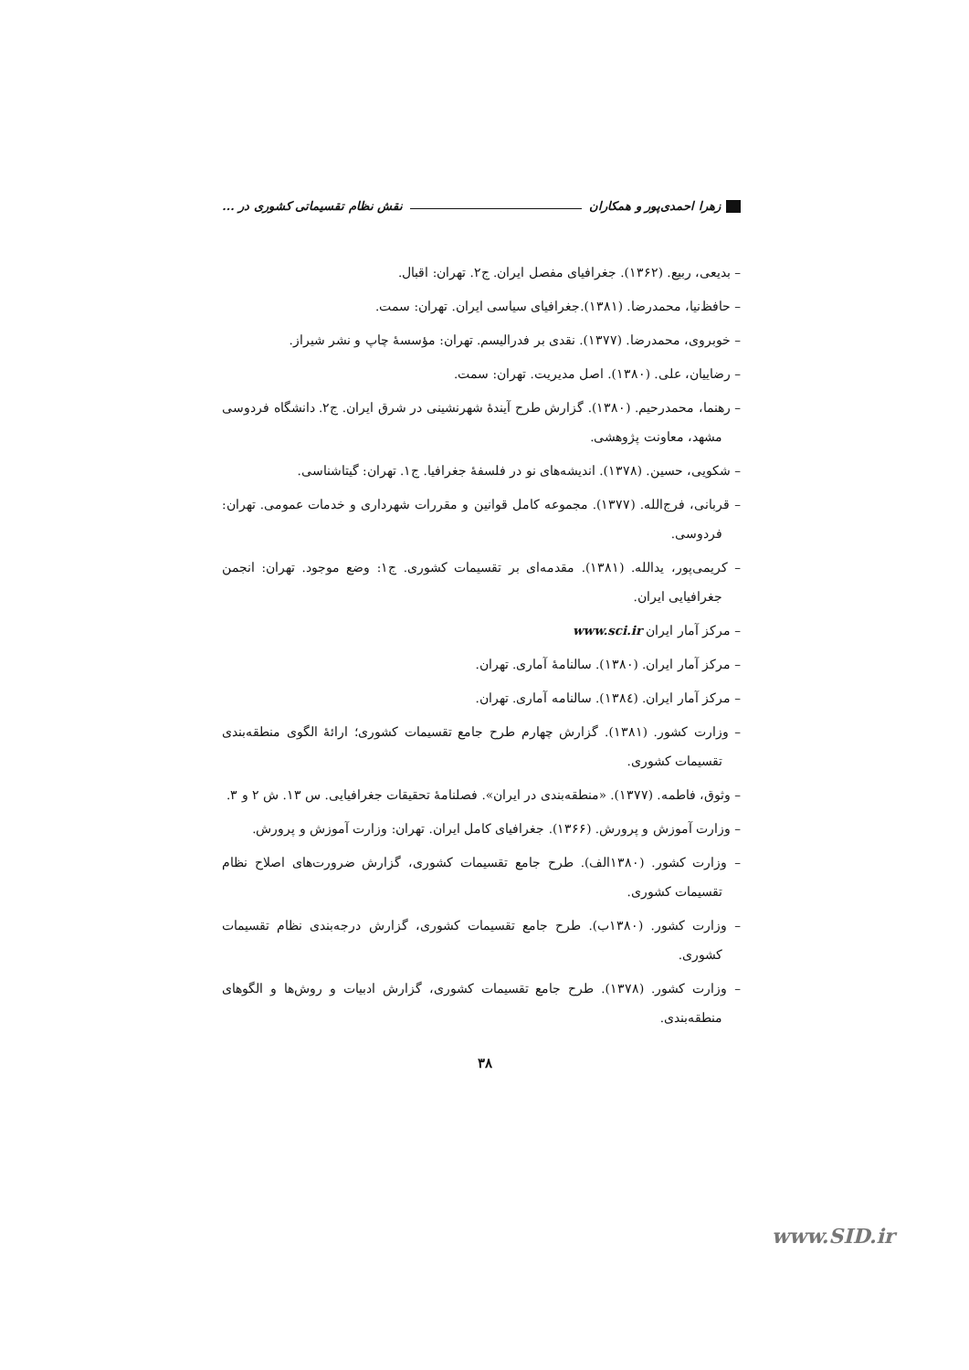زهرا احمدی‌پور و همکاران نقش نظام تقسیماتی کشوری در ...
– بدیعی، ربیع. (۱۳۶۲). جغرافیای مفصل ایران. ج۲. تهران: اقبال.
– حافظ‌نیا، محمدرضا. (۱۳۸۱).جغرافیای سیاسی ایران. تهران: سمت.
– خوبروی، محمدرضا. (۱۳۷۷). نقدی بر فدرالیسم. تهران: مؤسسهٔ چاپ و نشر شیراز.
– رضاییان، علی. (۱۳۸۰). اصل مدیریت. تهران: سمت.
– رهنما، محمدرحیم. (۱۳۸۰). گزارش طرح آیندهٔ شهرنشینی در شرق ایران. ج۲. دانشگاه فردوسی مشهد، معاونت پژوهشی.
– شکویی، حسین. (۱۳۷۸). اندیشه‌های نو در فلسفهٔ جغرافیا. ج۱. تهران: گیتاشناسی.
– قربانی، فرج‌الله. (۱۳۷۷). مجموعه کامل قوانین و مقررات شهرداری و خدمات عمومی. تهران: فردوسی.
– کریمی‌پور، یدالله. (۱۳۸۱). مقدمه‌ای بر تقسیمات کشوری. ج۱: وضع موجود. تهران: انجمن جغرافیایی ایران.
– مرکز آمار ایران www.sci.ir
– مرکز آمار ایران. (۱۳۸۰). سالنامهٔ آماری. تهران.
– مرکز آمار ایران. (۱۳۸٤). سالنامه آماری. تهران.
– وزارت کشور. (۱۳۸۱). گزارش چهارم طرح جامع تقسیمات کشوری؛ ارائهٔ الگوی منطقه‌بندی تقسیمات کشوری.
– وثوق، فاطمه. (۱۳۷۷). «منطقه‌بندی در ایران». فصلنامهٔ تحقیقات جغرافیایی. س ۱۳. ش ۲ و ۳.
– وزارت آموزش و پرورش. (۱۳۶۶). جغرافیای کامل ایران. تهران: وزارت آموزش و پرورش.
– وزارت کشور. (۱۳۸۰الف). طرح جامع تقسیمات کشوری، گزارش ضرورت‌های اصلاح نظام تقسیمات کشوری.
– وزارت کشور. (۱۳۸۰ب). طرح جامع تقسیمات کشوری، گزارش درجه‌بندی نظام تقسیمات کشوری.
– وزارت کشور. (۱۳۷۸). طرح جامع تقسیمات کشوری، گزارش ادبیات و روش‌ها و الگوهای منطقه‌بندی.
۳۸
www.SID.ir